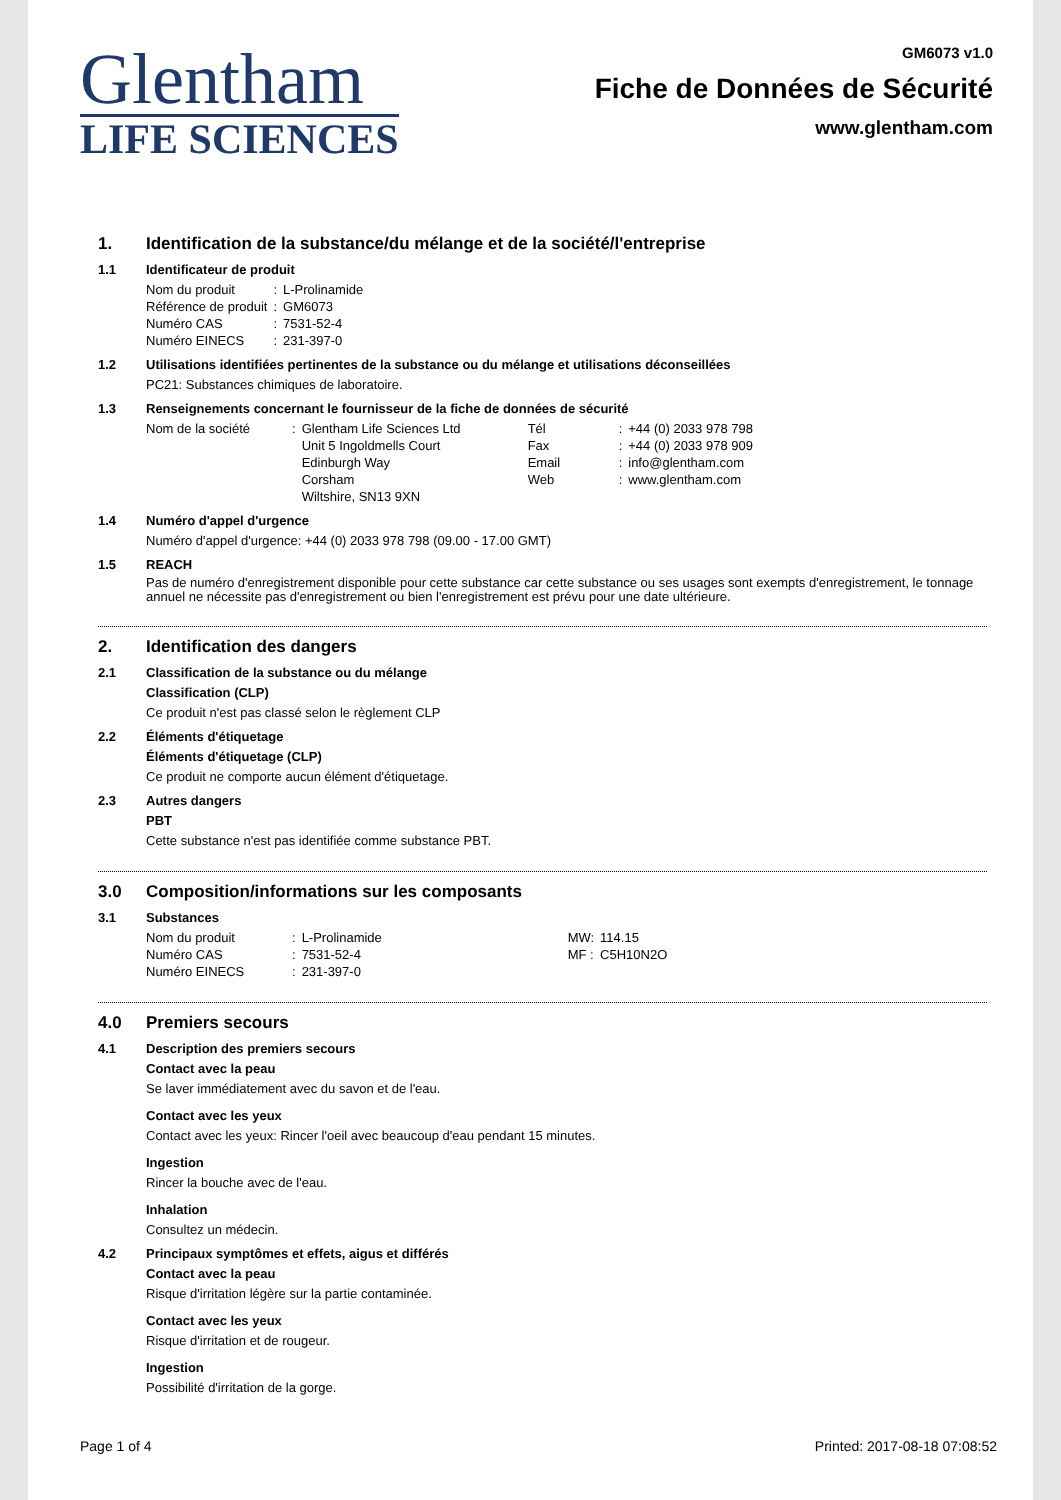Glentham
LIFE SCIENCES
GM6073 v1.0
Fiche de Données de Sécurité
www.glentham.com
1. Identification de la substance/du mélange et de la société/l'entreprise
1.1 Identificateur de produit
| Nom du produit | : | L-Prolinamide |
| Référence de produit | : | GM6073 |
| Numéro CAS | : | 7531-52-4 |
| Numéro EINECS | : | 231-397-0 |
1.2 Utilisations identifiées pertinentes de la substance ou du mélange et utilisations déconseillées
PC21: Substances chimiques de laboratoire.
1.3 Renseignements concernant le fournisseur de la fiche de données de sécurité
| Nom de la société | : | Glentham Life Sciences Ltd | Tél | : | +44 (0) 2033 978 798 |
| | | Unit 5 Ingoldmells Court | Fax | : | +44 (0) 2033 978 909 |
| | | Edinburgh Way | Email | : | info@glentham.com |
| | | Corsham | Web | : | www.glentham.com |
| | | Wiltshire, SN13 9XN | | | |
1.4 Numéro d'appel d'urgence
Numéro d'appel d'urgence: +44 (0) 2033 978 798 (09.00 - 17.00 GMT)
1.5 REACH
Pas de numéro d'enregistrement disponible pour cette substance car cette substance ou ses usages sont exempts d'enregistrement, le tonnage annuel ne nécessite pas d'enregistrement ou bien l'enregistrement est prévu pour une date ultérieure.
2. Identification des dangers
2.1 Classification de la substance ou du mélange
Classification (CLP)
Ce produit n'est pas classé selon le règlement CLP
2.2 Éléments d'étiquetage
Éléments d'étiquetage (CLP)
Ce produit ne comporte aucun élément d'étiquetage.
2.3 Autres dangers
PBT
Cette substance n'est pas identifiée comme substance PBT.
3.0 Composition/informations sur les composants
3.1 Substances
| Nom du produit | : | L-Prolinamide | MW: | 114.15 |
| Numéro CAS | : | 7531-52-4 | MF : | C5H10N2O |
| Numéro EINECS | : | 231-397-0 | | |
4.0 Premiers secours
4.1 Description des premiers secours
Contact avec la peau
Se laver immédiatement avec du savon et de l'eau.
Contact avec les yeux
Contact avec les yeux: Rincer l'oeil avec beaucoup d'eau pendant 15 minutes.
Ingestion
Rincer la bouche avec de l'eau.
Inhalation
Consultez un médecin.
4.2 Principaux symptômes et effets, aigus et différés
Contact avec la peau
Risque d'irritation légère sur la partie contaminée.
Contact avec les yeux
Risque d'irritation et de rougeur.
Ingestion
Possibilité d'irritation de la gorge.
Page 1 of 4 Printed: 2017-08-18 07:08:52